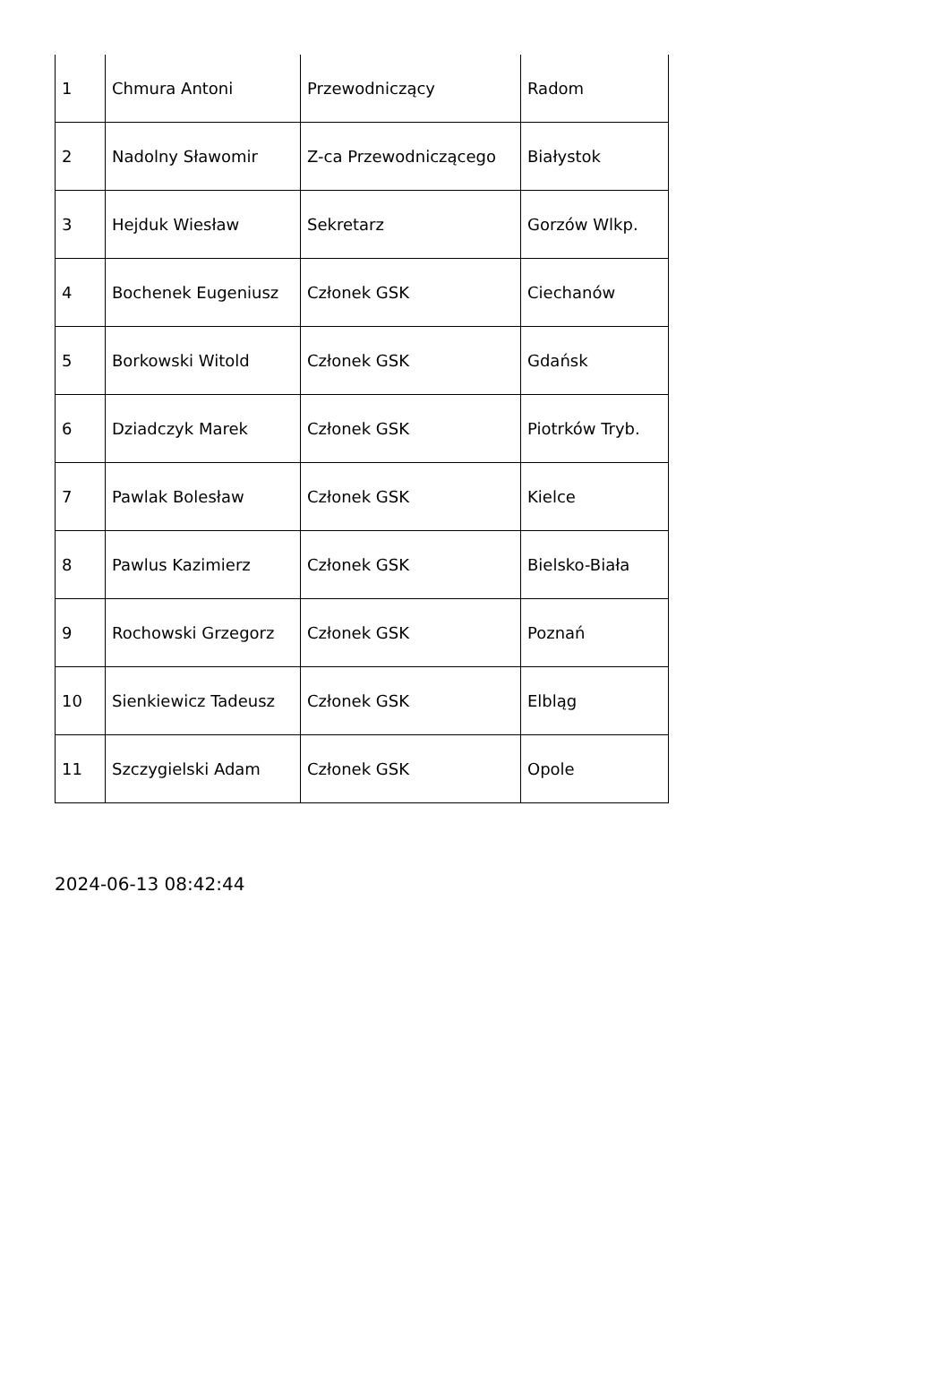| 1 | Chmura Antoni | Przewodniczący | Radom |
| 2 | Nadolny Sławomir | Z-ca Przewodniczącego | Białystok |
| 3 | Hejduk Wiesław | Sekretarz | Gorzów Wlkp. |
| 4 | Bochenek Eugeniusz | Członek GSK | Ciechanów |
| 5 | Borkowski Witold | Członek GSK | Gdańsk |
| 6 | Dziadczyk Marek | Członek GSK | Piotrków Tryb. |
| 7 | Pawlak Bolesław | Członek GSK | Kielce |
| 8 | Pawlus Kazimierz | Członek GSK | Bielsko-Biała |
| 9 | Rochowski Grzegorz | Członek GSK | Poznań |
| 10 | Sienkiewicz Tadeusz | Członek GSK | Elbląg |
| 11 | Szczygielski Adam | Członek GSK | Opole |
2024-06-13 08:42:44